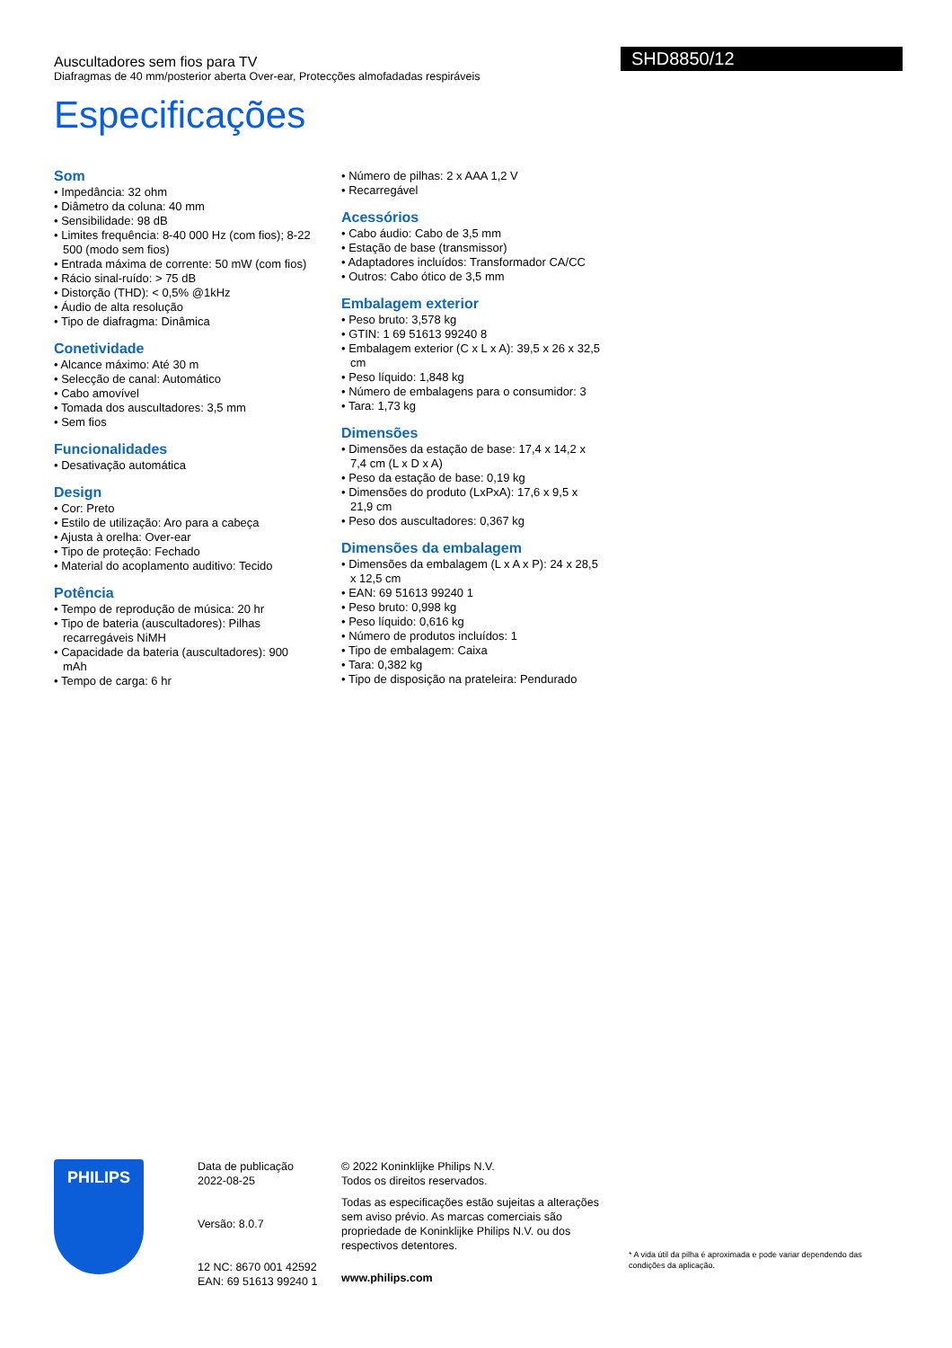Auscultadores sem fios para TV
Diafragmas de 40 mm/posterior aberta Over-ear, Protecções almofadadas respiráveis
SHD8850/12
Especificações
Som
• Impedância: 32 ohm
• Diâmetro da coluna: 40 mm
• Sensibilidade: 98 dB
• Limites frequência: 8-40 000 Hz (com fios); 8-22 500 (modo sem fios)
• Entrada máxima de corrente: 50 mW (com fios)
• Rácio sinal-ruído: > 75 dB
• Distorção (THD): < 0,5% @1kHz
• Áudio de alta resolução
• Tipo de diafragma: Dinâmica
Conetividade
• Alcance máximo: Até 30 m
• Selecção de canal: Automático
• Cabo amovível
• Tomada dos auscultadores: 3,5 mm
• Sem fios
Funcionalidades
• Desativação automática
Design
• Cor: Preto
• Estilo de utilização: Aro para a cabeça
• Ajusta à orelha: Over-ear
• Tipo de proteção: Fechado
• Material do acoplamento auditivo: Tecido
Potência
• Tempo de reprodução de música: 20 hr
• Tipo de bateria (auscultadores): Pilhas recarregáveis NiMH
• Capacidade da bateria (auscultadores): 900 mAh
• Tempo de carga: 6 hr
• Número de pilhas: 2 x AAA 1,2 V
• Recarregável
Acessórios
• Cabo áudio: Cabo de 3,5 mm
• Estação de base (transmissor)
• Adaptadores incluídos: Transformador CA/CC
• Outros: Cabo ótico de 3,5 mm
Embalagem exterior
• Peso bruto: 3,578 kg
• GTIN: 1 69 51613 99240 8
• Embalagem exterior (C x L x A): 39,5 x 26 x 32,5 cm
• Peso líquido: 1,848 kg
• Número de embalagens para o consumidor: 3
• Tara: 1,73 kg
Dimensões
• Dimensões da estação de base: 17,4 x 14,2 x 7,4 cm (L x D x A)
• Peso da estação de base: 0,19 kg
• Dimensões do produto (LxPxA): 17,6 x 9,5 x 21,9 cm
• Peso dos auscultadores: 0,367 kg
Dimensões da embalagem
• Dimensões da embalagem (L x A x P): 24 x 28,5 x 12,5 cm
• EAN: 69 51613 99240 1
• Peso bruto: 0,998 kg
• Peso líquido: 0,616 kg
• Número de produtos incluídos: 1
• Tipo de embalagem: Caixa
• Tara: 0,382 kg
• Tipo de disposição na prateleira: Pendurado
PHILIPS
Data de publicação
2022-08-25
Versão: 8.0.7
12 NC: 8670 001 42592
EAN: 69 51613 99240 1
© 2022 Koninklijke Philips N.V.
Todos os direitos reservados.
Todas as especificações estão sujeitas a alterações sem aviso prévio. As marcas comerciais são propriedade de Koninklijke Philips N.V. ou dos respectivos detentores.
www.philips.com
* A vida útil da pilha é aproximada e pode variar dependendo das condições da aplicação.